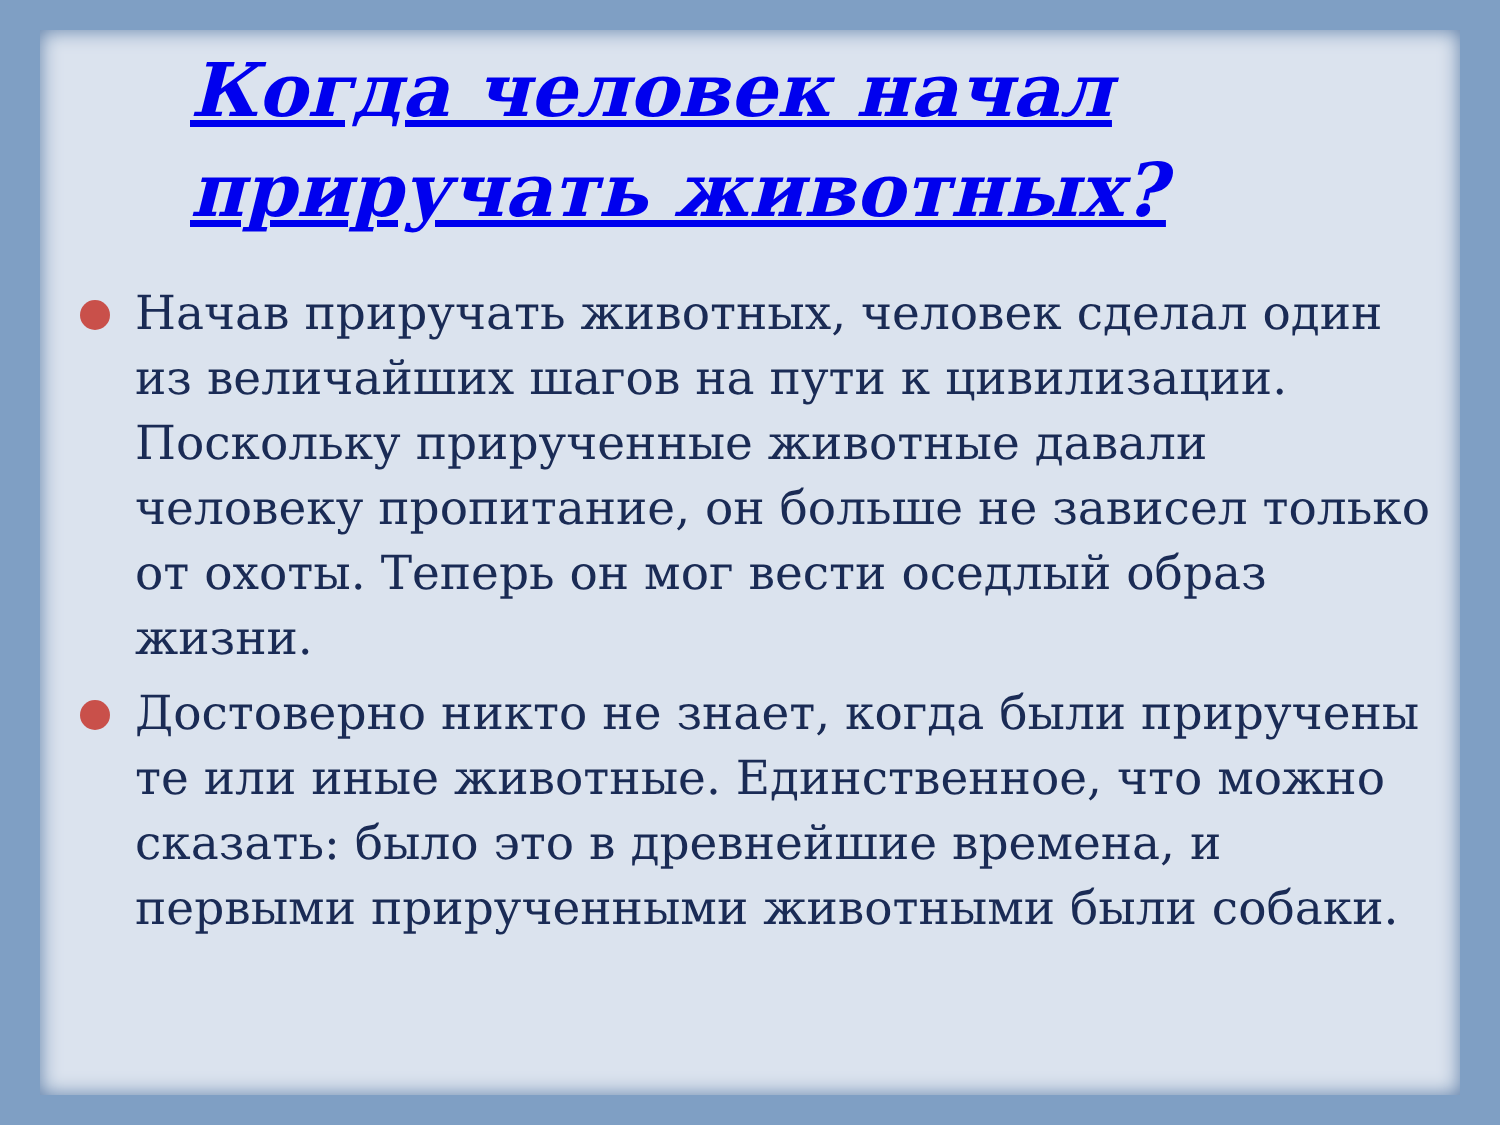Когда человек начал приручать животных?
Начав приручать животных, человек сделал один из величайших шагов на пути к цивилизации. Поскольку прирученные животные давали человеку пропитание, он больше не зависел только от охоты. Теперь он мог вести оседлый образ жизни.
Достоверно никто не знает, когда были приручены те или иные животные. Единственное, что можно сказать: было это в древнейшие времена, и первыми прирученными животными были собаки.